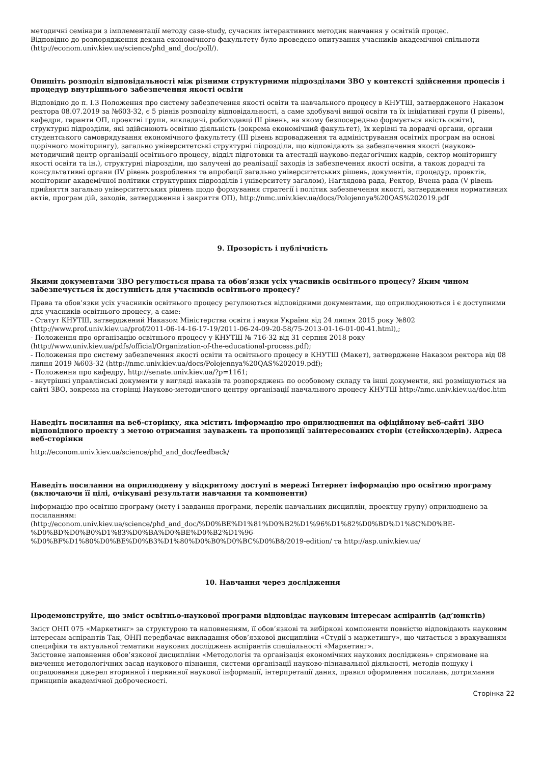методичні семінари з імплементації методу case-study, сучасних інтерактивних методик навчання у освітній процес.
Відповідно до розпорядження декана економічного факультету було проведено опитування учасників академічної спільноти (http://econom.univ.kiev.ua/science/phd_and_doc/poll/).
Опишіть розподіл відповідальності між різними структурними підрозділами ЗВО у контексті здійснення процесів і процедур внутрішнього забезпечення якості освіти
Відповідно до п. І.3 Положення про систему забезпечення якості освіти та навчального процесу в КНУТШ, затвердженого Наказом ректора 08.07.2019 за №603-32, є 5 рівнів розподілу відповідальності, а саме здобувачі вищої освіти та їх ініціативні групи (І рівень), кафедри, гаранти ОП, проектні групи, викладачі, роботодавці (ІІ рівень, на якому безпосередньо формується якість освіти), структурні підрозділи, які здійснюють освітню діяльність (зокрема економічний факультет), їх керівні та дорадчі органи, органи студентського самоврядування економічного факультету (ІІІ рівень впровадження та адміністрування освітніх програм на основі щорічного моніторингу), загально університетські структурні підрозділи, що відповідають за забезпечення якості (науково-методичний центр організації освітнього процесу, відділ підготовки та атестації науково-педагогічних кадрів, сектор моніторингу якості освіти та ін.), структурні підрозділи, що залучені до реалізації заходів із забезпечення якості освіти, а також дорадчі та консультативні органи (IV рівень розроблення та апробації загально університетських рішень, документів, процедур, проектів, моніторинг академічної політики структурних підрозділів і університету загалом), Наглядова рада, Ректор, Вчена рада (V рівень прийняття загально університетських рішень щодо формування стратегії і політик забезпечення якості, затвердження нормативних актів, програм дій, заходів, затвердження і закриття ОП), http://nmc.univ.kiev.ua/docs/Polojennya%20QAS%202019.pdf
9. Прозорість і публічність
Якими документами ЗВО регулюється права та обов’язки усіх учасників освітнього процесу? Яким чином забезпечується їх доступність для учасників освітнього процесу?
Права та обов’язки усіх учасників освітнього процесу регулюються відповідними документами, що оприлюднюються і є доступними для учасників освітнього процесу, а саме:
- Статут КНУТШ, затверджений Наказом Міністерства освіти і науки України від 24 липня 2015 року №802 (http://www.prof.univ.kiev.ua/prof/2011-06-14-16-17-19/2011-06-24-09-20-58/75-2013-01-16-01-00-41.html),;
- Положення про організацію освітнього процесу у КНУТШ № 716-32 від 31 серпня 2018 року (http://www.univ.kiev.ua/pdfs/official/Organization-of-the-educational-process.pdf);
- Положення про систему забезпечення якості освіти та освітнього процесу в КНУТШ (Макет), затверджене Наказом ректора від 08 липня 2019 №603-32 (http://nmc.univ.kiev.ua/docs/Polojennya%20QAS%202019.pdf);
- Положення про кафедру, http://senate.univ.kiev.ua/?p=1161;
- внутрішні управлінські документи у вигляді наказів та розпоряджень по особовому складу та інші документи, які розміщуються на сайті ЗВО, зокрема на сторінці Науково-методичного центру організації навчального процесу КНУТШ http://nmc.univ.kiev.ua/doc.htm
Наведіть посилання на веб-сторінку, яка містить інформацію про оприлюднення на офіційному веб-сайті ЗВО відповідного проекту з метою отримання зауважень та пропозиції заінтересованих сторін (стейкхолдерів). Адреса веб-сторінки
http://econom.univ.kiev.ua/science/phd_and_doc/feedback/
Наведіть посилання на оприлюднену у відкритому доступі в мережі Інтернет інформацію про освітню програму (включаючи її цілі, очікувані результати навчання та компоненти)
Інформацію про освітню програму (мету і завдання програми, перелік навчальних дисциплін, проектну групу) оприлюднено за посиланням:
(http://econom.univ.kiev.ua/science/phd_and_doc/%D0%BE%D1%81%D0%B2%D1%96%D1%82%D0%BD%D1%8C%D0%BE-
%D0%BD%D0%B0%D1%83%D0%BA%D0%BE%D0%B2%D1%96-
%D0%BF%D1%80%D0%BE%D0%B3%D1%80%D0%B0%D0%BC%D0%B8/2019-edition/ та http://asp.univ.kiev.ua/
10. Навчання через дослідження
Продемонструйте, що зміст освітньо-наукової програми відповідає науковим інтересам аспірантів (ад’юнктів)
Зміст ОНП 075 «Маркетинг» за структурою та наповненням, її обов’язкові та вибіркові компоненти повністю відповідають науковим інтересам аспірантів Так, ОНП передбачає викладання обов’язкової дисципліни «Студії з маркетингу», що читається з врахуванням специфіки та актуальної тематики наукових досліджень аспірантів спеціальності «Маркетинг».
Змістовне наповнення обов’язкової дисципліни «Методологія та організація економічних наукових досліджень» спрямоване на вивчення методологічних засад наукового пізнання, системи організації науково-пізнавальної діяльності, методів пошуку і опрацювання джерел вторинної і первинної наукової інформації, інтерпретації даних, правил оформлення посилань, дотримання принципів академічної доброчесності.
Сторінка 22